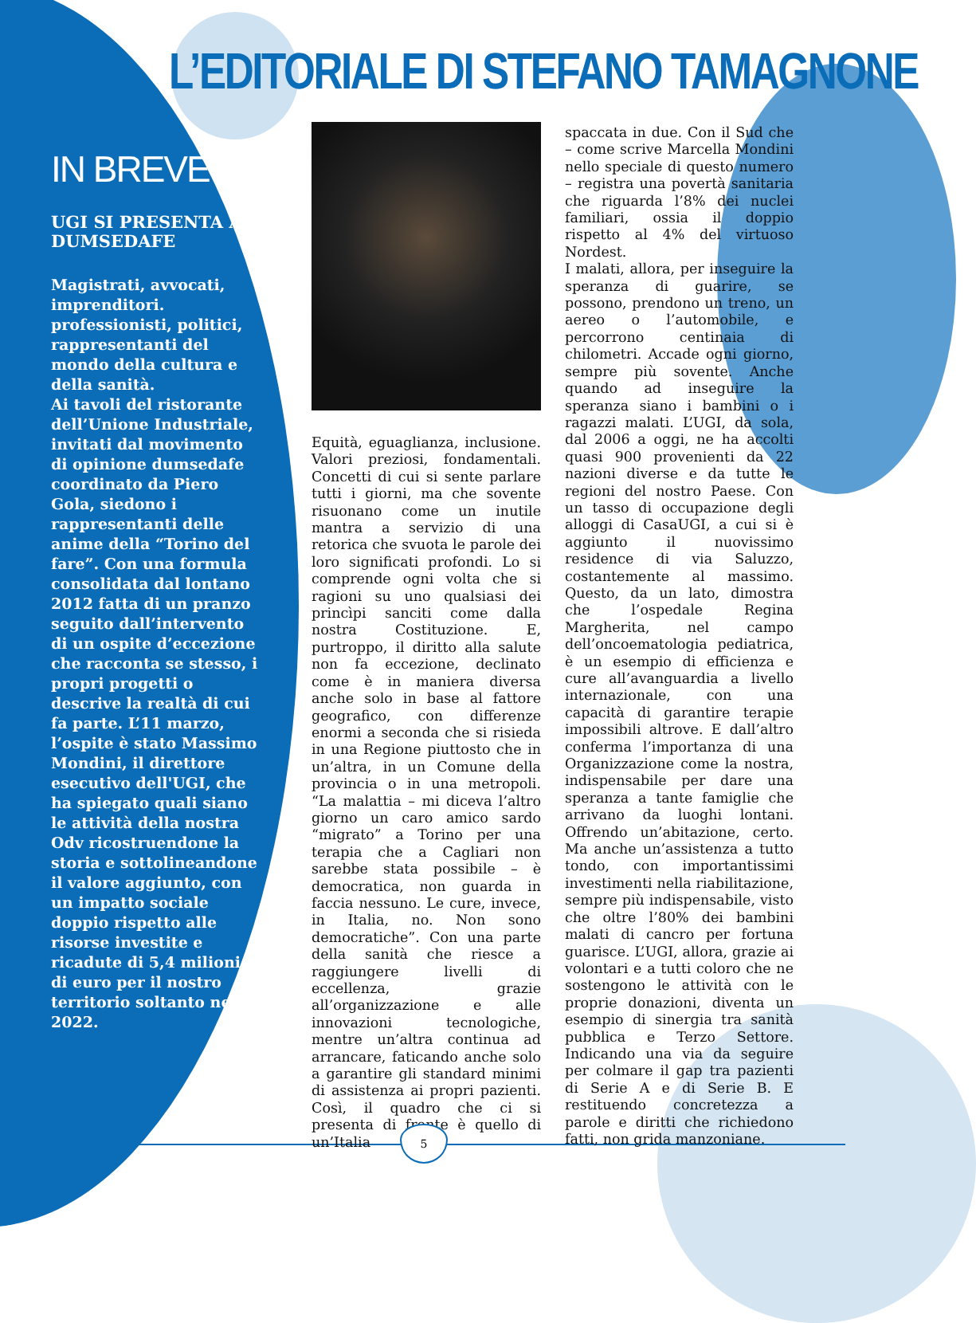L’EDITORIALE DI STEFANO TAMAGNONE
IN BREVE
UGI SI PRESENTA A DUMSEDAFE
Magistrati, avvocati, imprenditori. professionisti, politici, rappresentanti del mondo della cultura e della sanità.
Ai tavoli del ristorante dell’Unione Industriale, invitati dal movimento di opinione dumsedafe coordinato da Piero Gola, siedono i rappresentanti delle anime della “Torino del fare”. Con una formula consolidata dal lontano 2012 fatta di un pranzo seguito dall’intervento di un ospite d’eccezione che racconta se stesso, i propri progetti o descrive la realtà di cui fa parte. L’11 marzo, l’ospite è stato Massimo Mondini, il direttore esecutivo dell'UGI, che ha spiegato quali siano le attività della nostra Odv ricostruendone la storia e sottolineandone il valore aggiunto, con un impatto sociale doppio rispetto alle risorse investite e ricadute di 5,4 milioni di euro per il nostro territorio soltanto nel 2022.
Equità, eguaglianza, inclusione. Valori preziosi, fondamentali. Concetti di cui si sente parlare tutti i giorni, ma che sovente risuonano come un inutile mantra a servizio di una retorica che svuota le parole dei loro significati profondi. Lo si comprende ogni volta che si ragioni su uno qualsiasi dei princìpi sanciti come dalla nostra Costituzione. E, purtroppo, il diritto alla salute non fa eccezione, declinato come è in maniera diversa anche solo in base al fattore geografico, con differenze enormi a seconda che si risieda in una Regione piuttosto che in un’altra, in un Comune della provincia o in una metropoli. “La malattia – mi diceva l’altro giorno un caro amico sardo “migrato” a Torino per una terapia che a Cagliari non sarebbe stata possibile – è democratica, non guarda in faccia nessuno. Le cure, invece, in Italia, no. Non sono democratiche”. Con una parte della sanità che riesce a raggiungere livelli di eccellenza, grazie all’organizzazione e alle innovazioni tecnologiche, mentre un’altra continua ad arrancare, faticando anche solo a garantire gli standard minimi di assistenza ai propri pazienti. Così, il quadro che ci si presenta di fronte è quello di un’Italia
spaccata in due. Con il Sud che – come scrive Marcella Mondini nello speciale di questo numero – registra una povertà sanitaria che riguarda l’8% dei nuclei familiari, ossia il doppio rispetto al 4% del virtuoso Nordest.
I malati, allora, per inseguire la speranza di guarire, se possono, prendono un treno, un aereo o l’automobile, e percorrono centinaia di chilometri. Accade ogni giorno, sempre più sovente. Anche quando ad inseguire la speranza siano i bambini o i ragazzi malati. L’UGI, da sola, dal 2006 a oggi, ne ha accolti quasi 900 provenienti da 22 nazioni diverse e da tutte le regioni del nostro Paese. Con un tasso di occupazione degli alloggi di CasaUGI, a cui si è aggiunto il nuovissimo residence di via Saluzzo, costantemente al massimo. Questo, da un lato, dimostra che l’ospedale Regina Margherita, nel campo dell’oncoematologia pediatrica, è un esempio di efficienza e cure all’avanguardia a livello internazionale, con una capacità di garantire terapie impossibili altrove. E dall’altro conferma l’importanza di una Organizzazione come la nostra, indispensabile per dare una speranza a tante famiglie che arrivano da luoghi lontani. Offrendo un’abitazione, certo. Ma anche un’assistenza a tutto tondo, con importantissimi investimenti nella riabilitazione, sempre più indispensabile, visto che oltre l’80% dei bambini malati di cancro per fortuna guarisce. L’UGI, allora, grazie ai volontari e a tutti coloro che ne sostengono le attività con le proprie donazioni, diventa un esempio di sinergia tra sanità pubblica e Terzo Settore. Indicando una via da seguire per colmare il gap tra pazienti di Serie A e di Serie B. E restituendo concretezza a parole e diritti che richiedono fatti, non grida manzoniane.
5